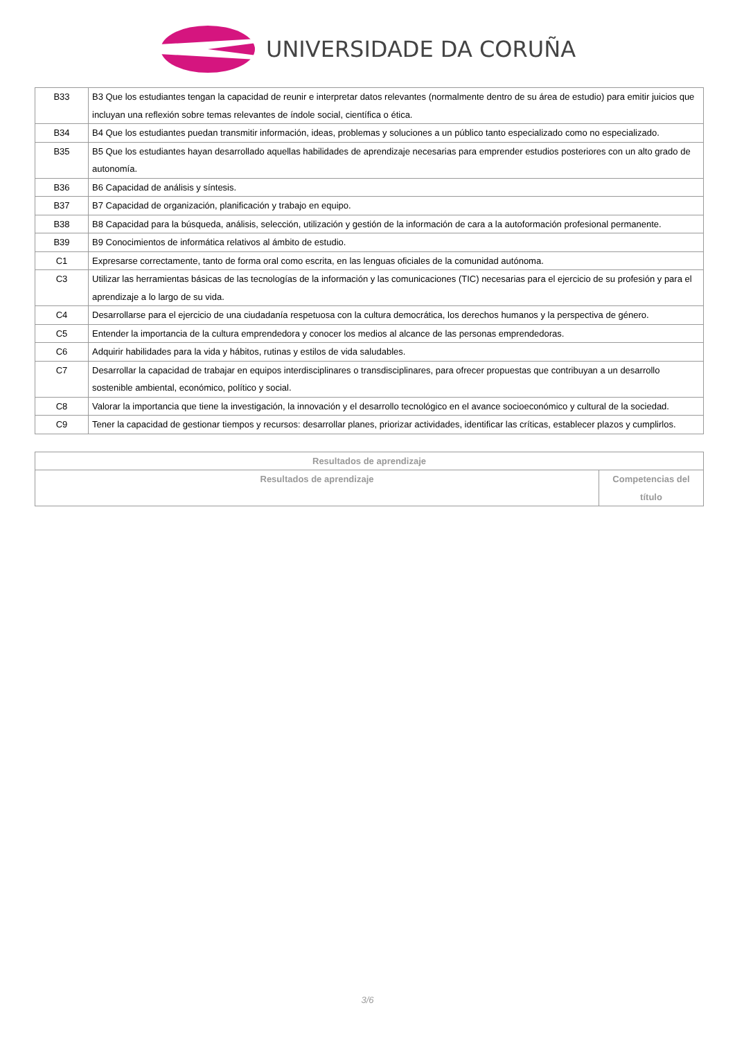UNIVERSIDADE DA CORUÑA
| B33 | B3 Que los estudiantes tengan la capacidad de reunir e interpretar datos relevantes (normalmente dentro de su área de estudio) para emitir juicios que incluyan una reflexión sobre temas relevantes de índole social, científica o ética. |
| B34 | B4 Que los estudiantes puedan transmitir información, ideas, problemas y soluciones a un público tanto especializado como no especializado. |
| B35 | B5 Que los estudiantes hayan desarrollado aquellas habilidades de aprendizaje necesarias para emprender estudios posteriores con un alto grado de autonomía. |
| B36 | B6 Capacidad de análisis y síntesis. |
| B37 | B7 Capacidad de organización, planificación y trabajo en equipo. |
| B38 | B8 Capacidad para la búsqueda, análisis, selección, utilización y gestión de la información de cara a la autoformación profesional permanente. |
| B39 | B9 Conocimientos de informática relativos al ámbito de estudio. |
| C1 | Expresarse correctamente, tanto de forma oral como escrita, en las lenguas oficiales de la comunidad autónoma. |
| C3 | Utilizar las herramientas básicas de las tecnologías de la información y las comunicaciones (TIC) necesarias para el ejercicio de su profesión y para el aprendizaje a lo largo de su vida. |
| C4 | Desarrollarse para el ejercicio de una ciudadanía respetuosa con la cultura democrática, los derechos humanos y la perspectiva de género. |
| C5 | Entender la importancia de la cultura emprendedora y conocer los medios al alcance de las personas emprendedoras. |
| C6 | Adquirir habilidades para la vida y hábitos, rutinas y estilos de vida saludables. |
| C7 | Desarrollar la capacidad de trabajar en equipos interdisciplinares o transdisciplinares, para ofrecer propuestas que contribuyan a un desarrollo sostenible ambiental, económico, político y social. |
| C8 | Valorar la importancia que tiene la investigación, la innovación y el desarrollo tecnológico en el avance socioeconómico y cultural de la sociedad. |
| C9 | Tener la capacidad de gestionar tiempos y recursos: desarrollar planes, priorizar actividades, identificar las críticas, establecer plazos y cumplirlos. |
| Resultados de aprendizaje | |
| --- | --- |
| Resultados de aprendizaje | Competencias del título |
3/6